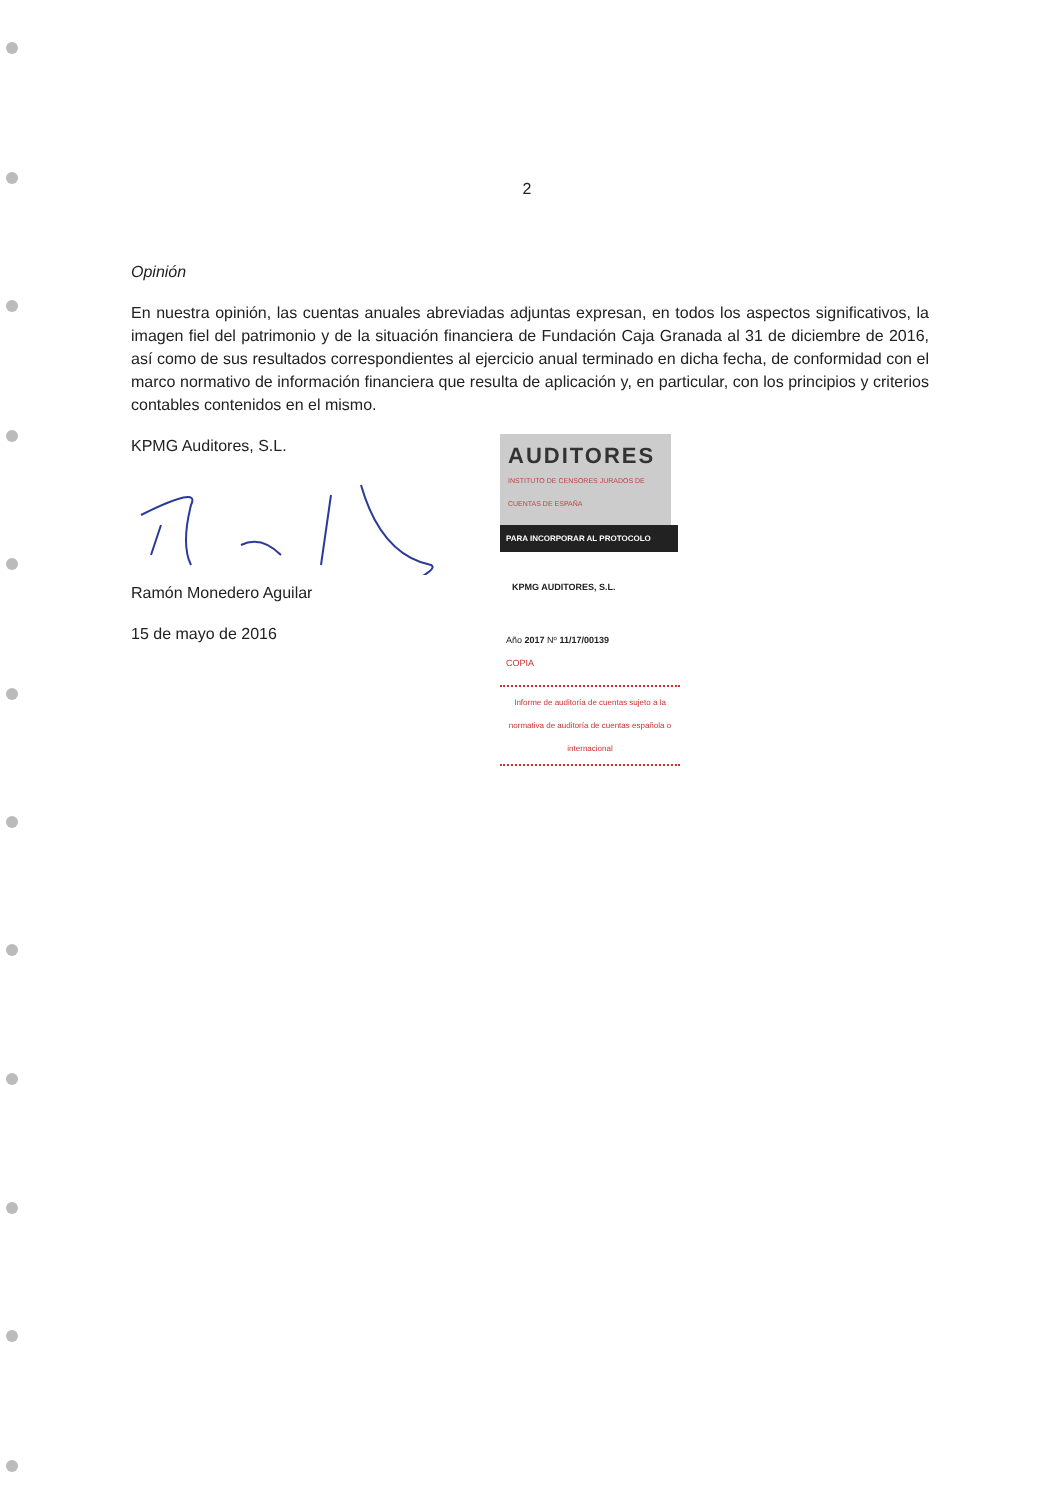2
Opinión
En nuestra opinión, las cuentas anuales abreviadas adjuntas expresan, en todos los aspectos significativos, la imagen fiel del patrimonio y de la situación financiera de Fundación Caja Granada al 31 de diciembre de 2016, así como de sus resultados correspondientes al ejercicio anual terminado en dicha fecha, de conformidad con el marco normativo de información financiera que resulta de aplicación y, en particular, con los principios y criterios contables contenidos en el mismo.
KPMG Auditores, S.L.
Ramón Monedero Aguilar
15 de mayo de 2016
AUDITORES
INSTITUTO DE CENSORES JURADOS DE CUENTAS DE ESPAÑA
PARA INCORPORAR AL PROTOCOLO
KPMG AUDITORES, S.L.
Año 2017 Nº 11/17/00139
COPIA
Informe de auditoría de cuentas sujeto a la normativa de auditoría de cuentas española o internacional